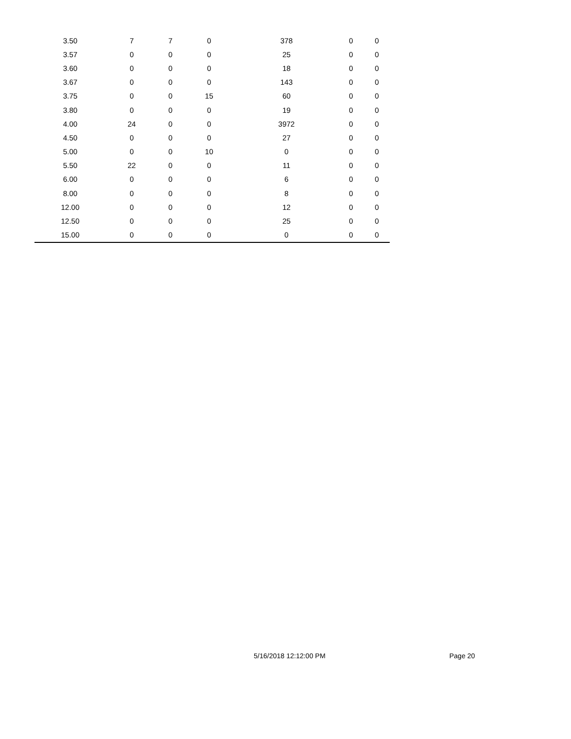| 3.50 | 7 | 7 | 0 | 378 | 0 | 0 |
| 3.57 | 0 | 0 | 0 | 25 | 0 | 0 |
| 3.60 | 0 | 0 | 0 | 18 | 0 | 0 |
| 3.67 | 0 | 0 | 0 | 143 | 0 | 0 |
| 3.75 | 0 | 0 | 15 | 60 | 0 | 0 |
| 3.80 | 0 | 0 | 0 | 19 | 0 | 0 |
| 4.00 | 24 | 0 | 0 | 3972 | 0 | 0 |
| 4.50 | 0 | 0 | 0 | 27 | 0 | 0 |
| 5.00 | 0 | 0 | 10 | 0 | 0 | 0 |
| 5.50 | 22 | 0 | 0 | 11 | 0 | 0 |
| 6.00 | 0 | 0 | 0 | 6 | 0 | 0 |
| 8.00 | 0 | 0 | 0 | 8 | 0 | 0 |
| 12.00 | 0 | 0 | 0 | 12 | 0 | 0 |
| 12.50 | 0 | 0 | 0 | 25 | 0 | 0 |
| 15.00 | 0 | 0 | 0 | 0 | 0 | 0 |
5/16/2018 12:12:00 PM Page 20